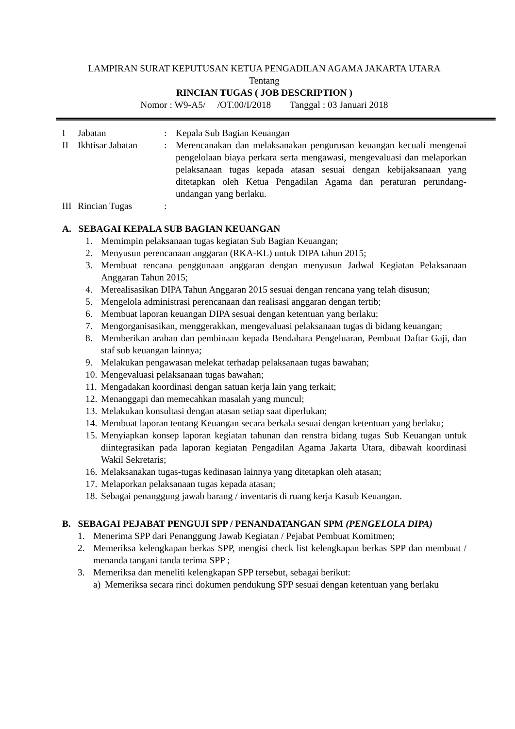LAMPIRAN SURAT KEPUTUSAN KETUA PENGADILAN AGAMA JAKARTA UTARA
Tentang
RINCIAN TUGAS ( JOB DESCRIPTION )
Nomor : W9-A5/ /OT.00/I/2018 Tanggal : 03 Januari 2018
| I | Jabatan | : | Kepala Sub Bagian Keuangan |
| II | Ikhtisar Jabatan | : | Merencanakan dan melaksanakan pengurusan keuangan kecuali mengenai pengelolaan biaya perkara serta mengawasi, mengevaluasi dan melaporkan pelaksanaan tugas kepada atasan sesuai dengan kebijaksanaan yang ditetapkan oleh Ketua Pengadilan Agama dan peraturan perundang-undangan yang berlaku. |
| III | Rincian Tugas | : | |
A. SEBAGAI KEPALA SUB BAGIAN KEUANGAN
1. Memimpin pelaksanaan tugas kegiatan Sub Bagian Keuangan;
2. Menyusun perencanaan anggaran (RKA-KL) untuk DIPA tahun 2015;
3. Membuat rencana penggunaan anggaran dengan menyusun Jadwal Kegiatan Pelaksanaan Anggaran Tahun 2015;
4. Merealisasikan DIPA Tahun Anggaran 2015 sesuai dengan rencana yang telah disusun;
5. Mengelola administrasi perencanaan dan realisasi anggaran dengan tertib;
6. Membuat laporan keuangan DIPA sesuai dengan ketentuan yang berlaku;
7. Mengorganisasikan, menggerakkan, mengevaluasi pelaksanaan tugas di bidang keuangan;
8. Memberikan arahan dan pembinaan kepada Bendahara Pengeluaran, Pembuat Daftar Gaji, dan staf sub keuangan lainnya;
9. Melakukan pengawasan melekat terhadap pelaksanaan tugas bawahan;
10. Mengevaluasi pelaksanaan tugas bawahan;
11. Mengadakan koordinasi dengan satuan kerja lain yang terkait;
12. Menanggapi dan memecahkan masalah yang muncul;
13. Melakukan konsultasi dengan atasan setiap saat diperlukan;
14. Membuat laporan tentang Keuangan secara berkala sesuai dengan ketentuan yang berlaku;
15. Menyiapkan konsep laporan kegiatan tahunan dan renstra bidang tugas Sub Keuangan untuk diintegrasikan pada laporan kegiatan Pengadilan Agama Jakarta Utara, dibawah koordinasi Wakil Sekretaris;
16. Melaksanakan tugas-tugas kedinasan lainnya yang ditetapkan oleh atasan;
17. Melaporkan pelaksanaan tugas kepada atasan;
18. Sebagai penanggung jawab barang / inventaris di ruang kerja Kasub Keuangan.
B. SEBAGAI PEJABAT PENGUJI SPP / PENANDATANGAN SPM (PENGELOLA DIPA)
1. Menerima SPP dari Penanggung Jawab Kegiatan / Pejabat Pembuat Komitmen;
2. Memeriksa kelengkapan berkas SPP, mengisi check list kelengkapan berkas SPP dan membuat / menanda tangani tanda terima SPP ;
3. Memeriksa dan meneliti kelengkapan SPP tersebut, sebagai berikut:
a) Memeriksa secara rinci dokumen pendukung SPP sesuai dengan ketentuan yang berlaku